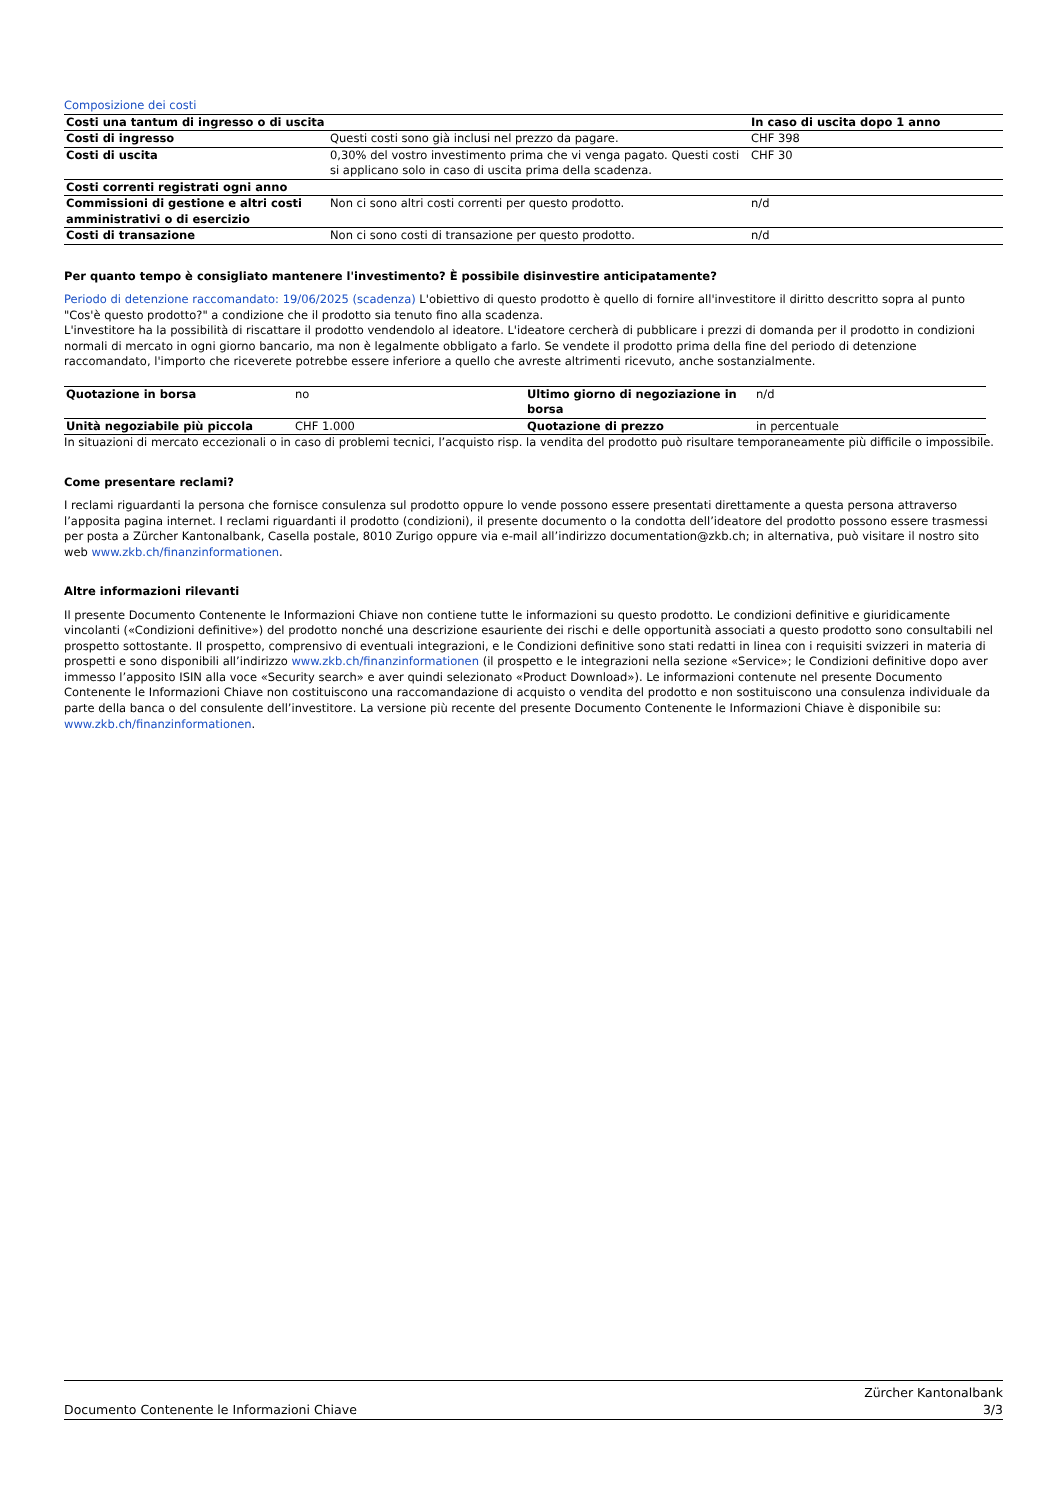Composizione dei costi
| Costi una tantum di ingresso o di uscita | | In caso di uscita dopo 1 anno |
| --- | --- | --- |
| Costi di ingresso | Questi costi sono già inclusi nel prezzo da pagare. | CHF 398 |
| Costi di uscita | 0,30% del vostro investimento prima che vi venga pagato. Questi costi si applicano solo in caso di uscita prima della scadenza. | CHF 30 |
| Costi correnti registrati ogni anno | | |
| Commissioni di gestione e altri costi amministrativi o di esercizio | Non ci sono altri costi correnti per questo prodotto. | n/d |
| Costi di transazione | Non ci sono costi di transazione per questo prodotto. | n/d |
Per quanto tempo è consigliato mantenere l'investimento? È possibile disinvestire anticipatamente?
Periodo di detenzione raccomandato: 19/06/2025 (scadenza) L'obiettivo di questo prodotto è quello di fornire all'investitore il diritto descritto sopra al punto "Cos'è questo prodotto?" a condizione che il prodotto sia tenuto fino alla scadenza.
L'investitore ha la possibilità di riscattare il prodotto vendendolo al ideatore. L'ideatore cercherà di pubblicare i prezzi di domanda per il prodotto in condizioni normali di mercato in ogni giorno bancario, ma non è legalmente obbligato a farlo. Se vendete il prodotto prima della fine del periodo di detenzione raccomandato, l'importo che riceverete potrebbe essere inferiore a quello che avreste altrimenti ricevuto, anche sostanzialmente.
| Quotazione in borsa | no | Ultimo giorno di negoziazione in borsa | n/d |
| Unità negoziabile più piccola | CHF 1.000 | Quotazione di prezzo | in percentuale |
In situazioni di mercato eccezionali o in caso di problemi tecnici, l’acquisto risp. la vendita del prodotto può risultare temporaneamente più difficile o impossibile.
Come presentare reclami?
I reclami riguardanti la persona che fornisce consulenza sul prodotto oppure lo vende possono essere presentati direttamente a questa persona attraverso l’apposita pagina internet. I reclami riguardanti il prodotto (condizioni), il presente documento o la condotta dell’ideatore del prodotto possono essere trasmessi per posta a Zürcher Kantonalbank, Casella postale, 8010 Zurigo oppure via e-mail all’indirizzo documentation@zkb.ch; in alternativa, può visitare il nostro sito web www.zkb.ch/finanzinformationen.
Altre informazioni rilevanti
Il presente Documento Contenente le Informazioni Chiave non contiene tutte le informazioni su questo prodotto. Le condizioni definitive e giuridicamente vincolanti («Condizioni definitive») del prodotto nonché una descrizione esauriente dei rischi e delle opportunità associati a questo prodotto sono consultabili nel prospetto sottostante. Il prospetto, comprensivo di eventuali integrazioni, e le Condizioni definitive sono stati redatti in linea con i requisiti svizzeri in materia di prospetti e sono disponibili all’indirizzo www.zkb.ch/finanzinformationen (il prospetto e le integrazioni nella sezione «Service»; le Condizioni definitive dopo aver immesso l’apposito ISIN alla voce «Security search» e aver quindi selezionato «Product Download»). Le informazioni contenute nel presente Documento Contenente le Informazioni Chiave non costituiscono una raccomandazione di acquisto o vendita del prodotto e non sostituiscono una consulenza individuale da parte della banca o del consulente dell’investitore. La versione più recente del presente Documento Contenente le Informazioni Chiave è disponibile su: www.zkb.ch/finanzinformationen.
Documento Contenente le Informazioni Chiave
Zürcher Kantonalbank
3/3